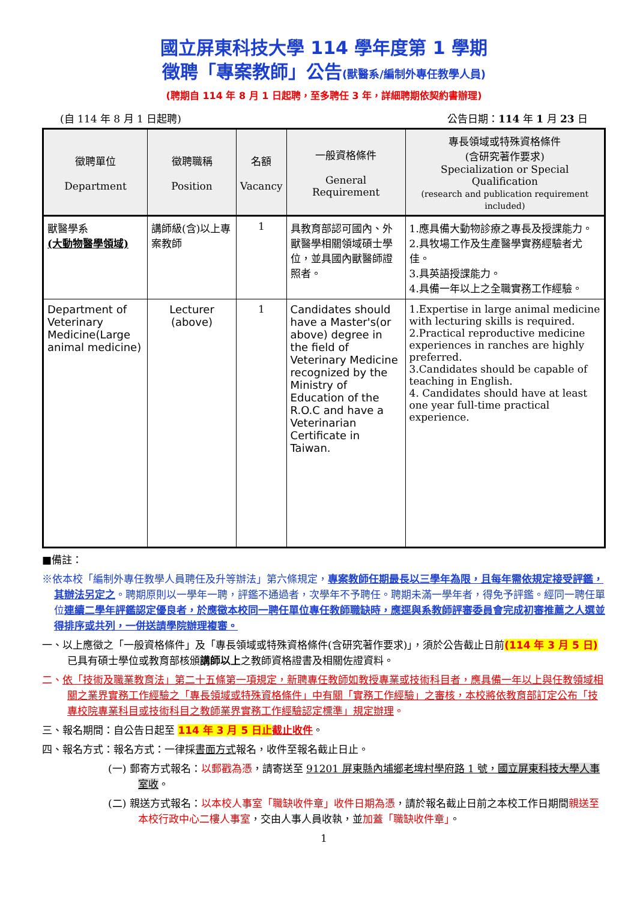國立屏東科技大學 114 學年度第 1 學期
徵聘「專案教師」公告(獸醫系/編制外專任教學人員)
(聘期自 114 年 8 月 1 日起聘，至多聘任 3 年，詳細聘期依契約書辦理)
(自 114 年 8 月 1 日起聘) 公告日期：114 年 1 月 23 日
| 徵聘單位 Department | 徵聘職稱 Position | 名額 Vacancy | 一般資格條件 General Requirement | 專長領域或特殊資格條件 (含研究著作要求) Specialization or Special Qualification (research and publication requirement included) |
| --- | --- | --- | --- | --- |
| 獸醫學系 (大動物醫學領域) | 講師級(含)以上專案教師 | 1 | 具教育部認可國內、外獸醫學相關領域碩士學位，並具國內獸醫師證照者。 | 1.應具備大動物診療之專長及授課能力。 2.具牧場工作及生產醫學實務經驗者尤佳。 3.具英語授課能力。 4.具備一年以上之全職實務工作經驗。 |
| Department of Veterinary Medicine(Large animal medicine) | Lecturer (above) | 1 | Candidates should have a Master's(or above) degree in the field of Veterinary Medicine recognized by the Ministry of Education of the R.O.C and have a Veterinarian Certificate in Taiwan. | 1.Expertise in large animal medicine with lecturing skills is required. 2.Practical reproductive medicine experiences in ranches are highly preferred. 3.Candidates should be capable of teaching in English. 4. Candidates should have at least one year full-time practical experience. |
■備註：
※依本校「編制外專任教學人員聘任及升等辦法」第六條規定，專案教師任期最長以三學年為限，且每年需依規定接受評鑑，其辦法另定之。聘期原則以一學年一聘，評鑑不通過者，次學年不予聘任。聘期未滿一學年者，得免予評鑑。經同一聘任單位連續二學年評鑑認定優良者，於應徵本校同一聘任單位專任教師職缺時，應逕與系教師評審委員會完成初審推薦之人選並得排序或共列，一併送請學院辦理複審。
一、以上應徵之「一般資格條件」及「專長領域或特殊資格條件(含研究著作要求)」，須於公告截止日前(114 年 3 月 5 日) 已具有碩士學位或教育部核頒講師以上之教師資格證書及相關佐證資料。
二、依「技術及職業教育法」第二十五條第一項規定，新聘專任教師如教授專業或技術科目者，應具備一年以上與任教領域相關之業界實務工作經驗之「專長領域或特殊資格條件」中有關「實務工作經驗」之審核，本校將依教育部訂定公布「技專校院專業科目或技術科目之教師業界實務工作經驗認定標準」規定辦理。
三、報名期間：自公告日起至 114 年 3 月 5 日止 截止收件。
四、報名方式：報名方式：一律採書面方式報名，收件至報名截止日止。
(一) 郵寄方式報名：以郵戳為憑，請寄送至 91201 屏東縣內埔鄉老埤村學府路 1 號，國立屏東科技大學人事室收。
(二) 親送方式報名：以本校人事室「職缺收件章」收件日期為憑，請於報名截止日前之本校工作日期間親送至本校行政中心二樓人事室，交由人事人員收執，並加蓋「職缺收件章」。
1